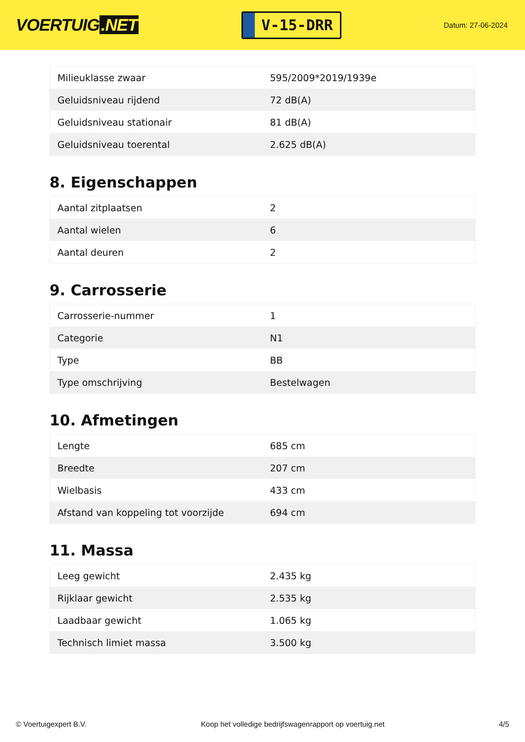VOERTUIG.NET
V-15-DRR
Datum: 27-06-2024
| Milieuklasse zwaar | 595/2009*2019/1939e |
| Geluidsniveau rijdend | 72 dB(A) |
| Geluidsniveau stationair | 81 dB(A) |
| Geluidsniveau toerental | 2.625 dB(A) |
8. Eigenschappen
| Aantal zitplaatsen | 2 |
| Aantal wielen | 6 |
| Aantal deuren | 2 |
9. Carrosserie
| Carrosserie-nummer | 1 |
| Categorie | N1 |
| Type | BB |
| Type omschrijving | Bestelwagen |
10. Afmetingen
| Lengte | 685 cm |
| Breedte | 207 cm |
| Wielbasis | 433 cm |
| Afstand van koppeling tot voorzijde | 694 cm |
11. Massa
| Leeg gewicht | 2.435 kg |
| Rijklaar gewicht | 2.535 kg |
| Laadbaar gewicht | 1.065 kg |
| Technisch limiet massa | 3.500 kg |
© Voertuigexpert B.V. Koop het volledige bedrijfswagenrapport op voertuig.net 4/5